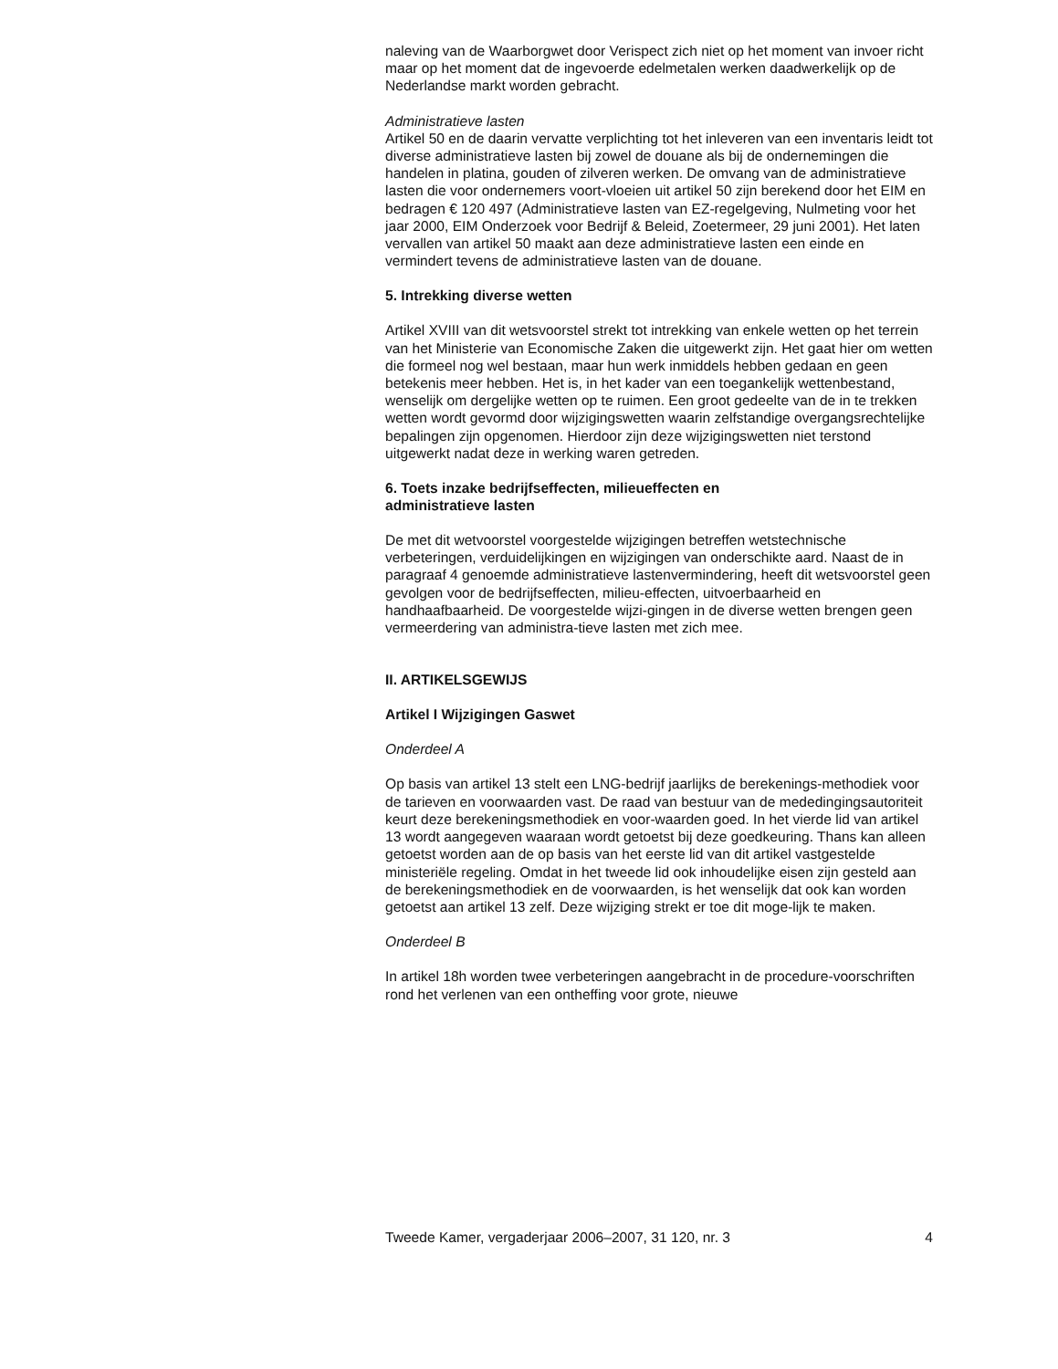naleving van de Waarborgwet door Verispect zich niet op het moment van invoer richt maar op het moment dat de ingevoerde edelmetalen werken daadwerkelijk op de Nederlandse markt worden gebracht.
Administratieve lasten
Artikel 50 en de daarin vervatte verplichting tot het inleveren van een inventaris leidt tot diverse administratieve lasten bij zowel de douane als bij de ondernemingen die handelen in platina, gouden of zilveren werken. De omvang van de administratieve lasten die voor ondernemers voort-vloeien uit artikel 50 zijn berekend door het EIM en bedragen € 120 497 (Administratieve lasten van EZ-regelgeving, Nulmeting voor het jaar 2000, EIM Onderzoek voor Bedrijf & Beleid, Zoetermeer, 29 juni 2001). Het laten vervallen van artikel 50 maakt aan deze administratieve lasten een einde en vermindert tevens de administratieve lasten van de douane.
5. Intrekking diverse wetten
Artikel XVIII van dit wetsvoorstel strekt tot intrekking van enkele wetten op het terrein van het Ministerie van Economische Zaken die uitgewerkt zijn. Het gaat hier om wetten die formeel nog wel bestaan, maar hun werk inmiddels hebben gedaan en geen betekenis meer hebben. Het is, in het kader van een toegankelijk wettenbestand, wenselijk om dergelijke wetten op te ruimen. Een groot gedeelte van de in te trekken wetten wordt gevormd door wijzigingswetten waarin zelfstandige overgangsrechtelijke bepalingen zijn opgenomen. Hierdoor zijn deze wijzigingswetten niet terstond uitgewerkt nadat deze in werking waren getreden.
6. Toets inzake bedrijfseffecten, milieueffecten en
administratieve lasten
De met dit wetvoorstel voorgestelde wijzigingen betreffen wetstechnische verbeteringen, verduidelijkingen en wijzigingen van onderschikte aard. Naast de in paragraaf 4 genoemde administratieve lastenvermindering, heeft dit wetsvoorstel geen gevolgen voor de bedrijfseffecten, milieu-effecten, uitvoerbaarheid en handhaafbaarheid. De voorgestelde wijzi-gingen in de diverse wetten brengen geen vermeerdering van administra-tieve lasten met zich mee.
II. ARTIKELSGEWIJS
Artikel I Wijzigingen Gaswet
Onderdeel A
Op basis van artikel 13 stelt een LNG-bedrijf jaarlijks de berekenings-methodiek voor de tarieven en voorwaarden vast. De raad van bestuur van de mededingingsautoriteit keurt deze berekeningsmethodiek en voor-waarden goed. In het vierde lid van artikel 13 wordt aangegeven waaraan wordt getoetst bij deze goedkeuring. Thans kan alleen getoetst worden aan de op basis van het eerste lid van dit artikel vastgestelde ministeriële regeling. Omdat in het tweede lid ook inhoudelijke eisen zijn gesteld aan de berekeningsmethodiek en de voorwaarden, is het wenselijk dat ook kan worden getoetst aan artikel 13 zelf. Deze wijziging strekt er toe dit moge-lijk te maken.
Onderdeel B
In artikel 18h worden twee verbeteringen aangebracht in de procedure-voorschriften rond het verlenen van een ontheffing voor grote, nieuwe
Tweede Kamer, vergaderjaar 2006–2007, 31 120, nr. 3 4